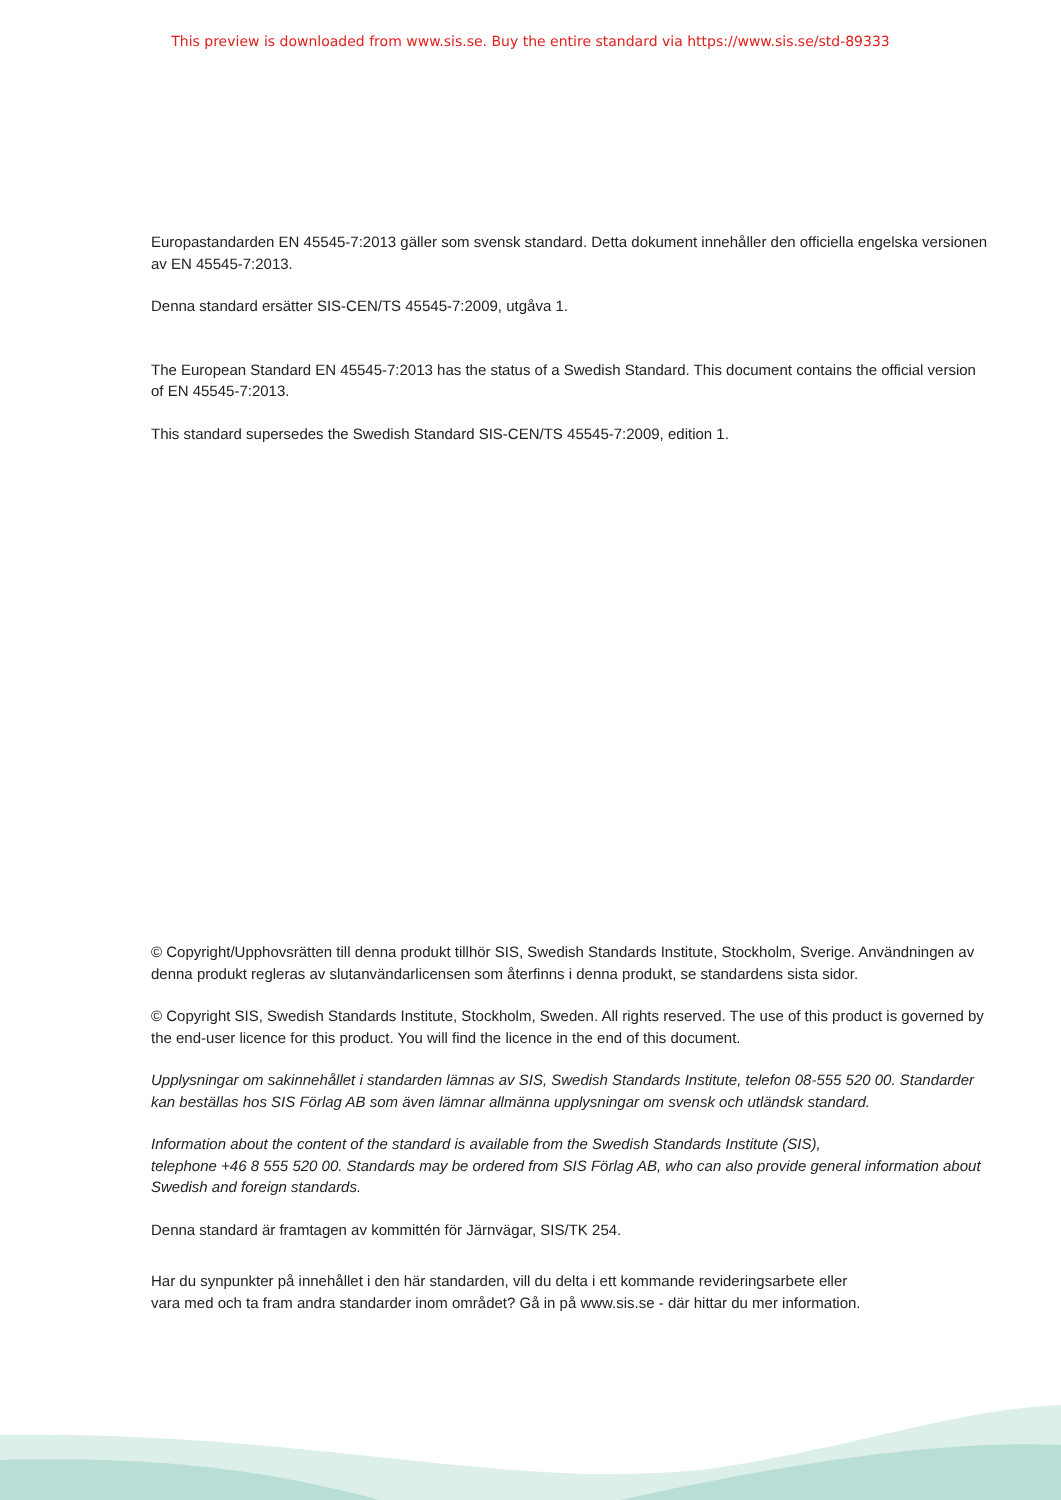This preview is downloaded from www.sis.se. Buy the entire standard via https://www.sis.se/std-89333
Europastandarden EN 45545-7:2013 gäller som svensk standard. Detta dokument innehåller den officiella engelska versionen av EN 45545-7:2013.
Denna standard ersätter SIS-CEN/TS 45545-7:2009, utgåva 1.
The European Standard EN 45545-7:2013 has the status of a Swedish Standard. This document contains the official version of EN 45545-7:2013.
This standard supersedes the Swedish Standard SIS-CEN/TS 45545-7:2009, edition 1.
© Copyright/Upphovsrätten till denna produkt tillhör SIS, Swedish Standards Institute, Stockholm, Sverige. Användningen av denna produkt regleras av slutanvändarlicensen som återfinns i denna produkt, se standardens sista sidor.
© Copyright SIS, Swedish Standards Institute, Stockholm, Sweden. All rights reserved. The use of this product is governed by the end-user licence for this product. You will find the licence in the end of this document.
Upplysningar om sakinnehållet i standarden lämnas av SIS, Swedish Standards Institute, telefon 08-555 520 00. Standarder kan beställas hos SIS Förlag AB som även lämnar allmänna upplysningar om svensk och utländsk standard.
Information about the content of the standard is available from the Swedish Standards Institute (SIS),
telephone +46 8 555 520 00. Standards may be ordered from SIS Förlag AB, who can also provide general information about Swedish and foreign standards.
Denna standard är framtagen av kommittén för Järnvägar, SIS/TK 254.
Har du synpunkter på innehållet i den här standarden, vill du delta i ett kommande revideringsarbete eller
vara med och ta fram andra standarder inom området? Gå in på www.sis.se - där hittar du mer information.